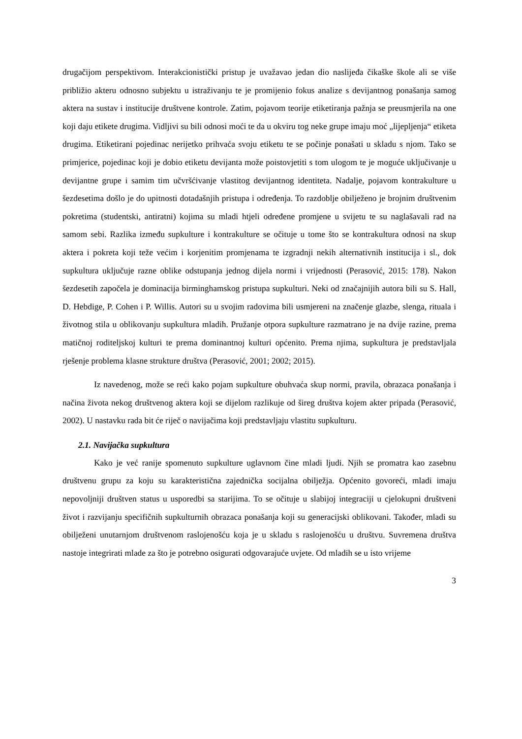drugačijom perspektivom. Interakcionistički pristup je uvažavao jedan dio naslijeđa čikaške škole ali se više približio akteru odnosno subjektu u istraživanju te je promijenio fokus analize s devijantnog ponašanja samog aktera na sustav i institucije društvene kontrole. Zatim, pojavom teorije etiketiranja pažnja se preusmjerila na one koji daju etikete drugima. Vidljivi su bili odnosi moći te da u okviru tog neke grupe imaju moć „lijepljenja“ etiketa drugima. Etiketirani pojedinac nerijetko prihvaća svoju etiketu te se počinje ponašati u skladu s njom. Tako se primjerice, pojedinac koji je dobio etiketu devijanta može poistovjetiti s tom ulogom te je moguće uključivanje u devijantne grupe i samim tim učvršćivanje vlastitog devijantnog identiteta. Nadalje, pojavom kontrakulture u šezdesetima došlo je do upitnosti dotadašnjih pristupa i određenja. To razdoblje obilježeno je brojnim društvenim pokretima (studentski, antiratni) kojima su mladi htjeli određene promjene u svijetu te su naglašavali rad na samom sebi. Razlika između supkulture i kontrakulture se očituje u tome što se kontrakultura odnosi na skup aktera i pokreta koji teže većim i korjenitim promjenama te izgradnji nekih alternativnih institucija i sl., dok supkultura uključuje razne oblike odstupanja jednog dijela normi i vrijednosti (Perasović, 2015: 178). Nakon šezdesetih započela je dominacija birminghamskog pristupa supkulturi. Neki od značajnijih autora bili su S. Hall, D. Hebdige, P. Cohen i P. Willis. Autori su u svojim radovima bili usmjereni na značenje glazbe, slenga, rituala i životnog stila u oblikovanju supkultura mladih. Pružanje otpora supkulture razmatrano je na dvije razine, prema matičnoj roditeljskoj kulturi te prema dominantnoj kulturi općenito. Prema njima, supkultura je predstavljala rješenje problema klasne strukture društva (Perasović, 2001; 2002; 2015).
Iz navedenog, može se reći kako pojam supkulture obuhvaća skup normi, pravila, obrazaca ponašanja i načina života nekog društvenog aktera koji se dijelom razlikuje od šireg društva kojem akter pripada (Perasović, 2002). U nastavku rada bit će riječ o navijačima koji predstavljaju vlastitu supkulturu.
2.1. Navijačka supkultura
Kako je već ranije spomenuto supkulture uglavnom čine mladi ljudi. Njih se promatra kao zasebnu društvenu grupu za koju su karakteristična zajednička socijalna obilježja. Općenito govoreći, mladi imaju nepovoljniji društven status u usporedbi sa starijima. To se očituje u slabijoj integraciji u cjelokupni društveni život i razvijanju specifičnih supkulturnih obrazaca ponašanja koji su generacijski oblikovani. Također, mladi su obilježeni unutarnjom društvenom raslojenošću koja je u skladu s raslojenošću u društvu. Suvremena društva nastoje integrirati mlade za što je potrebno osigurati odgovarajuće uvjete. Od mladih se u isto vrijeme
3